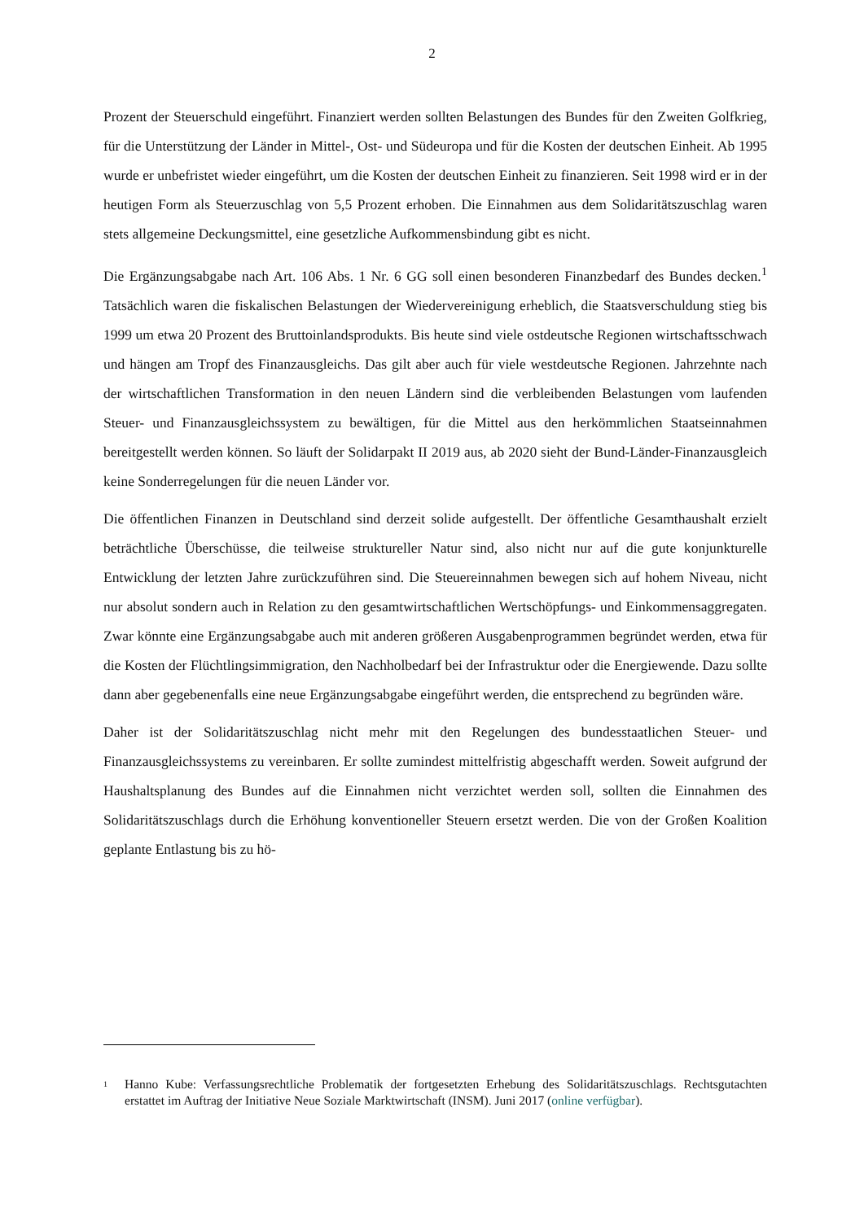2
Prozent der Steuerschuld eingeführt. Finanziert werden sollten Belastungen des Bundes für den Zweiten Golfkrieg, für die Unterstützung der Länder in Mittel-, Ost- und Südeuropa und für die Kosten der deutschen Einheit. Ab 1995 wurde er unbefristet wieder eingeführt, um die Kosten der deutschen Einheit zu finanzieren. Seit 1998 wird er in der heutigen Form als Steuerzuschlag von 5,5 Prozent erhoben. Die Einnahmen aus dem Solidaritätszuschlag waren stets allgemeine Deckungsmittel, eine gesetzliche Aufkommensbindung gibt es nicht.
Die Ergänzungsabgabe nach Art. 106 Abs. 1 Nr. 6 GG soll einen besonderen Finanzbedarf des Bundes decken.<sup>1</sup> Tatsächlich waren die fiskalischen Belastungen der Wiedervereinigung erheblich, die Staatsverschuldung stieg bis 1999 um etwa 20 Prozent des Bruttoinlandsprodukts. Bis heute sind viele ostdeutsche Regionen wirtschaftsschwach und hängen am Tropf des Finanzausgleichs. Das gilt aber auch für viele westdeutsche Regionen. Jahrzehnte nach der wirtschaftlichen Transformation in den neuen Ländern sind die verbleibenden Belastungen vom laufenden Steuer- und Finanzausgleichssystem zu bewältigen, für die Mittel aus den herkömmlichen Staatseinnahmen bereitgestellt werden können. So läuft der Solidarpakt II 2019 aus, ab 2020 sieht der Bund-Länder-Finanzausgleich keine Sonderregelungen für die neuen Länder vor.
Die öffentlichen Finanzen in Deutschland sind derzeit solide aufgestellt. Der öffentliche Gesamthaushalt erzielt beträchtliche Überschüsse, die teilweise struktureller Natur sind, also nicht nur auf die gute konjunkturelle Entwicklung der letzten Jahre zurückzuführen sind. Die Steuereinnahmen bewegen sich auf hohem Niveau, nicht nur absolut sondern auch in Relation zu den gesamtwirtschaftlichen Wertschöpfungs- und Einkommensaggregaten. Zwar könnte eine Ergänzungsabgabe auch mit anderen größeren Ausgabenprogrammen begründet werden, etwa für die Kosten der Flüchtlingsimmigration, den Nachholbedarf bei der Infrastruktur oder die Energiewende. Dazu sollte dann aber gegebenenfalls eine neue Ergänzungsabgabe eingeführt werden, die entsprechend zu begründen wäre.
Daher ist der Solidaritätszuschlag nicht mehr mit den Regelungen des bundesstaatlichen Steuer- und Finanzausgleichssystems zu vereinbaren. Er sollte zumindest mittelfristig abgeschafft werden. Soweit aufgrund der Haushaltsplanung des Bundes auf die Einnahmen nicht verzichtet werden soll, sollten die Einnahmen des Solidaritätszuschlags durch die Erhöhung konventioneller Steuern ersetzt werden. Die von der Großen Koalition geplante Entlastung bis zu hö-
<sup>1</sup>
Hanno Kube: Verfassungsrechtliche Problematik der fortgesetzten Erhebung des Solidaritätszuschlags. Rechtsgutachten erstattet im Auftrag der Initiative Neue Soziale Marktwirtschaft (INSM). Juni 2017 (online verfügbar).